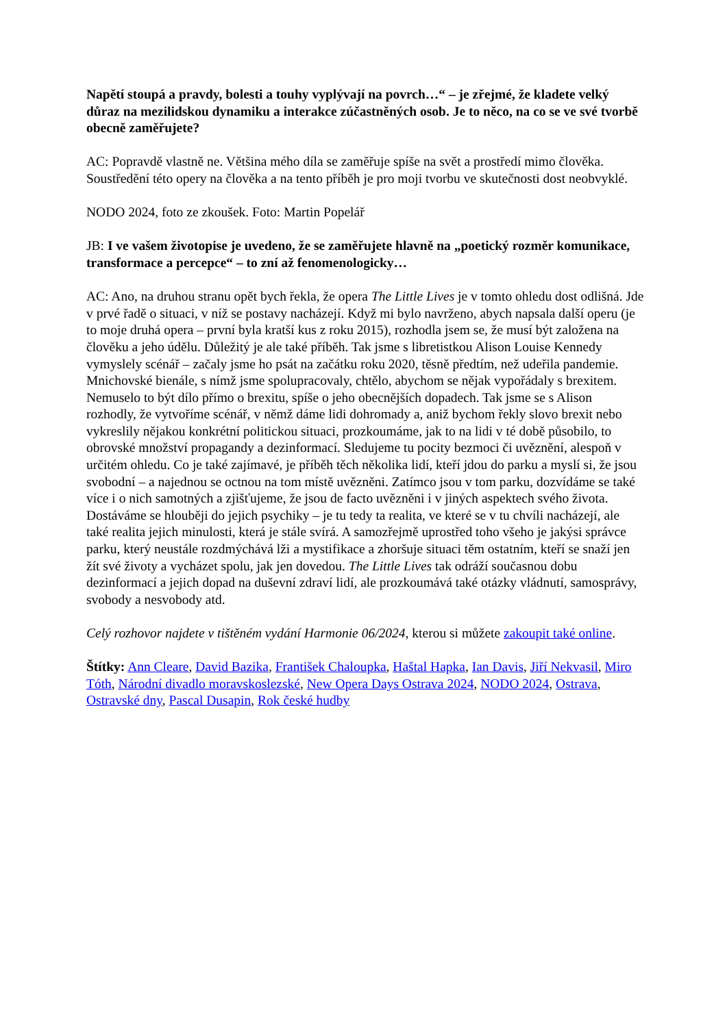Napětí stoupá a pravdy, bolesti a touhy vyplývají na povrch…“ – je zřejmé, že kladete velký důraz na mezilidskou dynamiku a interakce zúčastněných osob. Je to něco, na co se ve své tvorbě obecně zaměřujete?
AC: Popravdě vlastně ne. Většina mého díla se zaměřuje spíše na svět a prostředí mimo člověka. Soustředění této opery na člověka a na tento příběh je pro moji tvorbu ve skutečnosti dost neobvyklé.
NODO 2024, foto ze zkoušek. Foto: Martin Popelář
JB: I ve vašem životopise je uvedeno, že se zaměřujete hlavně na „poetický rozměr komunikace, transformace a percepce“ – to zní až fenomenologicky…
AC: Ano, na druhou stranu opět bych řekla, že opera The Little Lives je v tomto ohledu dost odlišná. Jde v prvé řadě o situaci, v níž se postavy nacházejí. Když mi bylo navrženo, abych napsala další operu (je to moje druhá opera – první byla kratší kus z roku 2015), rozhodla jsem se, že musí být založena na člověku a jeho údělu. Důležitý je ale také příběh. Tak jsme s libretistkou Alison Louise Kennedy vymyslely scénář – začaly jsme ho psát na začátku roku 2020, těsně předtím, než udeřila pandemie. Mnichovské bienále, s nímž jsme spolupracovaly, chtělo, abychom se nějak vypořádaly s brexitem. Nemuselo to být dílo přímo o brexitu, spíše o jeho obecnějších dopadech. Tak jsme se s Alison rozhodly, že vytvoříme scénář, v němž dáme lidi dohromady a, aniž bychom řekly slovo brexit nebo vykreslily nějakou konkrétní politickou situaci, prozkoumáme, jak to na lidi v té době působilo, to obrovské množství propagandy a dezinformací. Sledujeme tu pocity bezmoci či uvěznění, alespoň v určitém ohledu. Co je také zajímavé, je příběh těch několika lidí, kteří jdou do parku a myslí si, že jsou svobodní – a najednou se octnou na tom místě uvězněni. Zatímco jsou v tom parku, dozvídáme se také více i o nich samotných a zjišťujeme, že jsou de facto uvězněni i v jiných aspektech svého života. Dostáváme se hlouběji do jejich psychiky – je tu tedy ta realita, ve které se v tu chvíli nacházejí, ale také realita jejich minulosti, která je stále svírá. A samozřejmě uprostřed toho všeho je jakýsi správce parku, který neustále rozdmýchává lži a mystifikace a zhoršuje situaci těm ostatním, kteří se snaží jen žít své životy a vycházet spolu, jak jen dovedou. The Little Lives tak odráží současnou dobu dezinformací a jejich dopad na duševní zdraví lidí, ale prozkoumává také otázky vládnutí, samosprávy, svobody a nesvobody atd.
Celý rozhovor najdete v tištěném vydání Harmonie 06/2024, kterou si můžete zakoupit také online.
Štítky: Ann Cleare, David Bazika, František Chaloupka, Haštal Hapka, Ian Davis, Jiří Nekvasil, Miro Tóth, Národní divadlo moravskoslezské, New Opera Days Ostrava 2024, NODO 2024, Ostrava, Ostravské dny, Pascal Dusapin, Rok české hudby